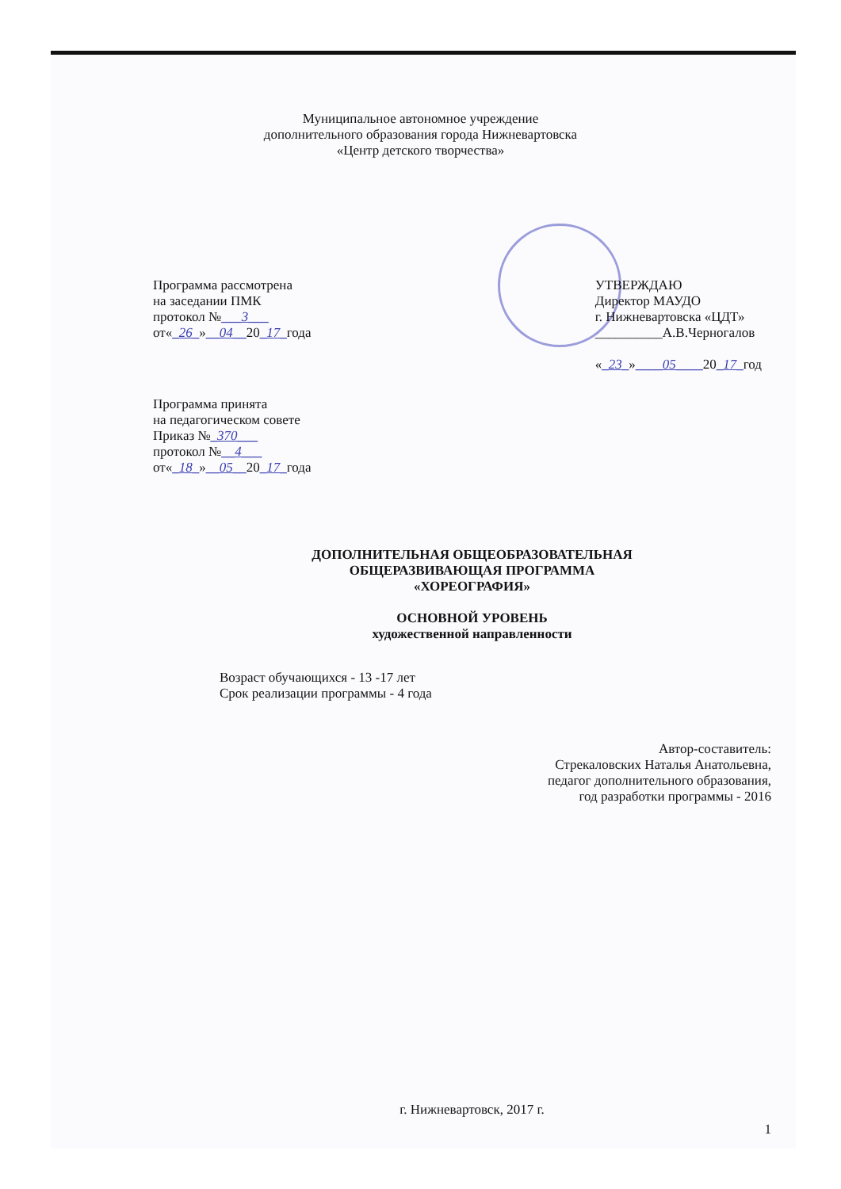Муниципальное автономное учреждение
дополнительного образования города Нижневартовска
«Центр детского творчества»
Программа рассмотрена
на заседании ПМК
протокол №___3___
от«_26_»__04__20_17_года
УТВЕРЖДАЮ
Директор МАУДО
г. Нижневартовска «ЦДТ»
__________А.В.Черногалов
«_23_»____05____20_17_год
Программа принята
на педагогическом совете
Приказ №_370___
протокол №__4___
от«_18_»__05__20_17_года
ДОПОЛНИТЕЛЬНАЯ ОБЩЕОБРАЗОВАТЕЛЬНАЯ
ОБЩЕРАЗВИВАЮЩАЯ ПРОГРАММА
«ХОРЕОГРАФИЯ»
ОСНОВНОЙ УРОВЕНЬ
художественной направленности
Возраст обучающихся - 13 -17 лет
Срок реализации программы - 4 года
Автор-составитель:
Стрекаловских Наталья Анатольевна,
педагог дополнительного образования,
год разработки программы - 2016
г. Нижневартовск, 2017 г.
1